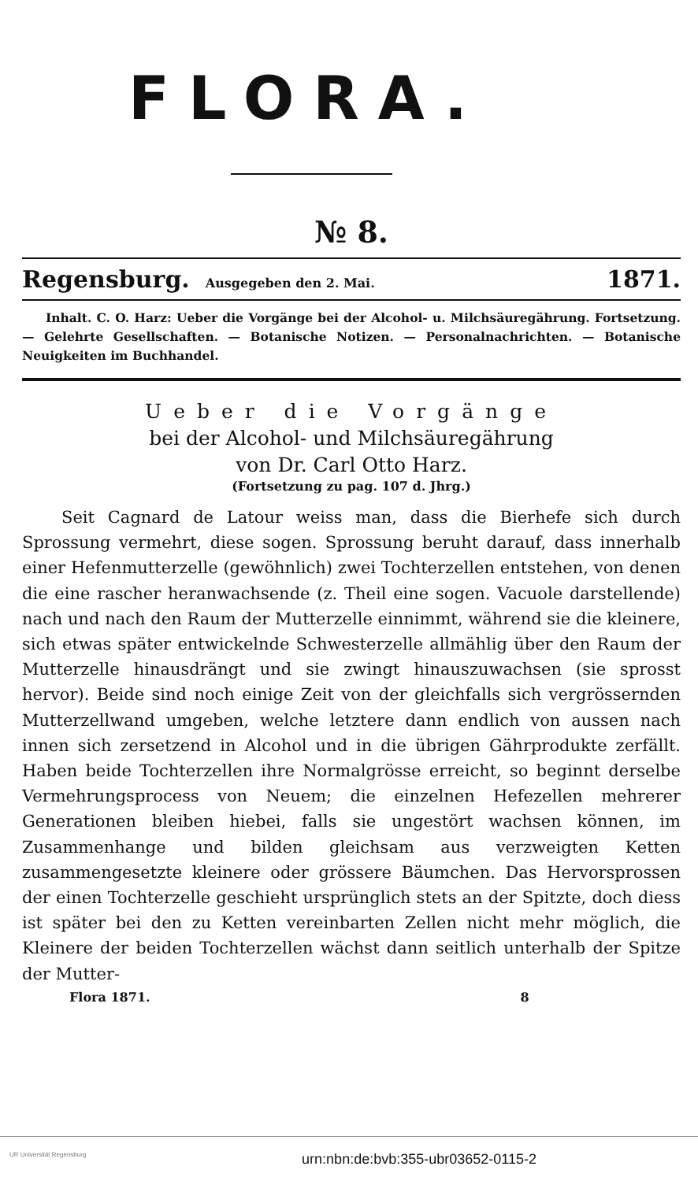FLORA.
№ 8.
Regensburg. Ausgegeben den 2. Mai. 1871.
Inhalt. C. O. Harz: Ueber die Vorgänge bei der Alcohol- u. Milchsäuregährung. Fortsetzung. — Gelehrte Gesellschaften. — Botanische Notizen. — Personalnachrichten. — Botanische Neuigkeiten im Buchhandel.
Ueber die Vorgänge
bei der Alcohol- und Milchsäuregährung
von Dr. Carl Otto Harz.
(Fortsetzung zu pag. 107 d. Jhrg.)
Seit Cagnard de Latour weiss man, dass die Bierhefe sich durch Sprossung vermehrt, diese sogen. Sprossung beruht darauf, dass innerhalb einer Hefenmutterzelle (gewöhnlich) zwei Tochterzellen entstehen, von denen die eine rascher heranwachsende (z. Theil eine sogen. Vacuole darstellende) nach und nach den Raum der Mutterzelle einnimmt, während sie die kleinere, sich etwas später entwickelnde Schwesterzelle allmählig über den Raum der Mutterzelle hinausdrängt und sie zwingt hinauszuwachsen (sie sprosst hervor). Beide sind noch einige Zeit von der gleichfalls sich vergrössernden Mutterzellwand umgeben, welche letztere dann endlich von aussen nach innen sich zersetzend in Alcohol und in die übrigen Gährprodukte zerfällt. Haben beide Tochterzellen ihre Normalgrösse erreicht, so beginnt derselbe Vermehrungsprocess von Neuem; die einzelnen Hefezellen mehrerer Generationen bleiben hiebei, falls sie ungestört wachsen können, im Zusammenhange und bilden gleichsam aus verzweigten Ketten zusammengesetzte kleinere oder grössere Bäumchen. Das Hervorsprossen der einen Tochterzelle geschieht ursprünglich stets an der Spitzte, doch diess ist später bei den zu Ketten vereinbarten Zellen nicht mehr möglich, die Kleinere der beiden Tochterzellen wächst dann seitlich unterhalb der Spitze der Mutter-
Flora 1871. 8
UR Universität Regensburg urn:nbn:de:bvb:355-ubr03652-0115-2